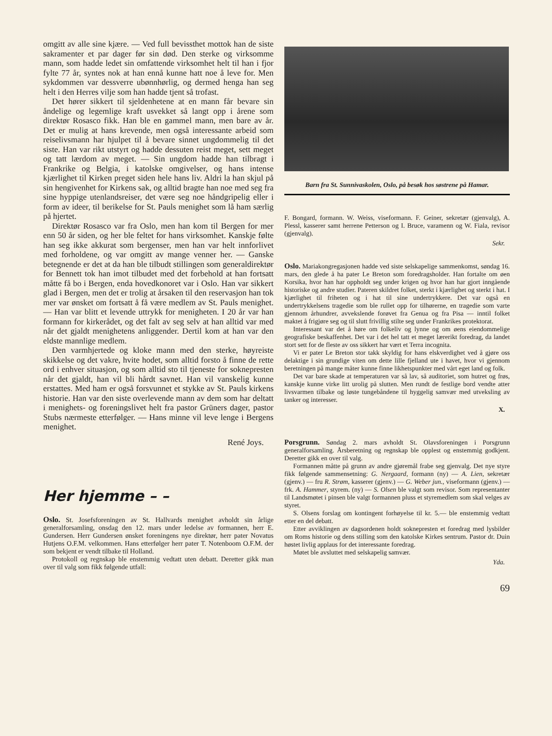omgitt av alle sine kjære. — Ved full bevissthet mottok han de siste sakramenter et par dager før sin død. Den sterke og virksomme mann, som hadde ledet sin omfattende virksomhet helt til han i fjor fylte 77 år, syntes nok at han ennå kunne hatt noe å leve for. Men sykdommen var dessverre ubønnhørlig, og dermed henga han seg helt i den Herres vilje som han hadde tjent så trofast.
Det hører sikkert til sjeldenhetene at en mann får bevare sin åndelige og legemlige kraft usvekket så langt opp i årene som direktør Rosasco fikk. Han ble en gammel mann, men bare av år. Det er mulig at hans krevende, men også interessante arbeid som reiselivsmann har hjulpet til å bevare sinnet ungdommelig til det siste. Han var rikt utstyrt og hadde dessuten reist meget, sett meget og tatt lærdom av meget. — Sin ungdom hadde han tilbragt i Frankrike og Belgia, i katolske omgivelser, og hans intense kjærlighet til Kirken preget siden hele hans liv. Aldri la han skjul på sin hengivenhet for Kirkens sak, og alltid bragte han noe med seg fra sine hyppige utenlandsreiser, det være seg noe håndgripelig eller i form av ideer, til berikelse for St. Pauls menighet som lå ham særlig på hjertet.
Direktør Rosasco var fra Oslo, men han kom til Bergen for mer enn 50 år siden, og her ble feltet for hans virksomhet. Kanskje følte han seg ikke akkurat som bergenser, men han var helt innforlivet med forholdene, og var omgitt av mange venner her. — Ganske betegnende er det at da han ble tilbudt stillingen som generaldirektør for Bennett tok han imot tilbudet med det forbehold at han fortsatt måtte få bo i Bergen, enda hovedkonoret var i Oslo. Han var sikkert glad i Bergen, men det er trolig at årsaken til den reservasjon han tok mer var ønsket om fortsatt å få være medlem av St. Pauls menighet. — Han var blitt et levende uttrykk for menigheten. I 20 år var han formann for kirkerådet, og det falt av seg selv at han alltid var med når det gjaldt menighetens anliggender. Dertil kom at han var den eldste mannlige medlem.
Den varmhjertede og kloke mann med den sterke, høyreiste skikkelse og det vakre, hvite hodet, som alltid forsto å finne de rette ord i enhver situasjon, og som alltid sto til tjeneste for soknepresten når det gjaldt, han vil bli hårdt savnet. Han vil vanskelig kunne erstattes. Med ham er også forsvunnet et stykke av St. Pauls kirkens historie. Han var den siste overlevende mann av dem som har deltatt i menighets- og foreningslivet helt fra pastor Grüners dager, pastor Stubs nærmeste etterfølger. — Hans minne vil leve lenge i Bergens menighet.
René Joys.
Her hjemme – –
Oslo. St. Josefsforeningen av St. Hallvards menighet avholdt sin årlige generalforsamling, onsdag den 12. mars under ledelse av formannen, herr E. Gundersen. Herr Gundersen ønsket foreningens nye direktør, herr pater Novatus Hutjens O.F.M. velkommen. Hans etterfølger herr pater T. Notenboom O.F.M. der som bekjent er vendt tilbake til Holland.
Protokoll og regnskap ble enstemmig vedtatt uten debatt. Deretter gikk man over til valg som fikk følgende utfall:
Barn fra St. Sunnivaskolen, Oslo, på besøk hos søstrene på Hamar.
F. Bongard, formann. W. Weiss, viseformann. F. Geiner, sekretær (gjenvalg), A. Plessl, kasserer samt herrene Petterson og I. Bruce, varamenn og W. Fiala, revisor (gjenvalg).
Sekr.
Oslo. Mariakongregasjonen hadde ved siste selskapelige sammenkomst, søndag 16. mars, den glede å ha pater Le Breton som foredragsholder. Han fortalte om øen Korsika, hvor han har oppholdt seg under krigen og hvor han har gjort inngående historiske og andre studier. Pateren skildret folket, sterkt i kjærlighet og sterkt i hat. I kjærlighet til friheten og i hat til sine undertrykkere. Det var også en undertrykkelsens tragedie som ble rullet opp for tilhørerne, en tragedie som varte gjennom århundrer, avvekslende forøvet fra Genua og fra Pisa — inntil folket maktet å frigjøre seg og til slutt frivillig stilte seg under Frankrikes protektorat.
Interessant var det å høre om folkeliv og lynne og om øens eiendommelige geografiske beskaffenhet. Det var i det hel tatt et meget lærerikt foredrag, da landet stort sett for de fleste av oss sikkert har vært et Terra incognita.
Vi er pater Le Breton stor takk skyldig for hans elskverdighet ved å gjøre oss delaktige i sin grundige viten om dette lille fjelland ute i havet, hvor vi gjennom beretningen på mange måter kunne finne likhetspunkter med vårt eget land og folk.
Det var bare skade at temperaturen var så lav, så auditoriet, som hutret og frøs, kanskje kunne virke litt urolig på slutten. Men rundt de festlige bord vendte atter livsvarmen tilbake og løste tungebåndene til hyggelig samvær med utveksling av tanker og interesser.
X.
Porsgrunn. Søndag 2. mars avholdt St. Olavsforeningen i Porsgrunn generalforsamling. Årsberetning og regnskap ble opplest og enstemmig godkjent. Deretter gikk en over til valg.
Formannen måtte på grunn av andre gjøremål frabe seg gjenvalg. Det nye styre fikk følgende sammensetning: G. Nergaard, formann (ny) — A. Lien, sekretær (gjenv.) — fru R. Strøm, kasserer (gjenv.) — G. Weber jun., viseformann (gjenv.) — frk. A. Hammer, styrem. (ny) — S. Olsen ble valgt som revisor. Som representanter til Landsmøtet i pinsen ble valgt formannen pluss et styremedlem som skal velges av styret.
S. Olsens forslag om kontingent forhøyelse til kr. 5.— ble enstemmig vedtatt etter en del debatt.
Etter avviklingen av dagsordenen holdt soknepresten et foredrag med lysbilder om Roms historie og dens stilling som den katolske Kirkes sentrum. Pastor dr. Duin høstet livlig applaus for det interessante foredrag.
Møtet ble avsluttet med selskapelig samvær.
Yda.
69